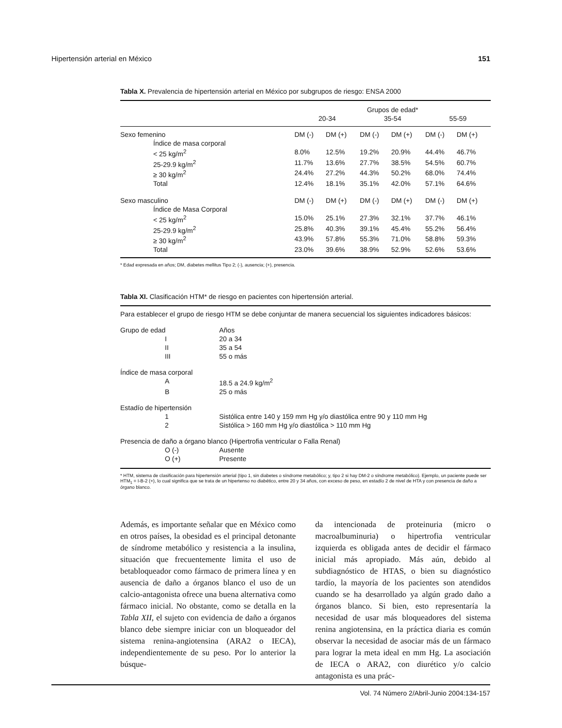Hipertensión arterial en México 151
Tabla X. Prevalencia de hipertensión arterial en México por subgrupos de riesgo: ENSA 2000
| | Grupos de edad* | | | | | |
| --- | --- | --- | --- | --- | --- | --- |
| | 20-34 | | 35-54 | | 55-59 | |
| Sexo femenino | DM (-) | DM (+) | DM (-) | DM (+) | DM (-) | DM (+) |
| Índice de masa corporal | | | | | | |
| < 25 kg/m<sup>2</sup> | 8.0% | 12.5% | 19.2% | 20.9% | 44.4% | 46.7% |
| 25-29.9 kg/m<sup>2</sup> | 11.7% | 13.6% | 27.7% | 38.5% | 54.5% | 60.7% |
| ≥ 30 kg/m<sup>2</sup> | 24.4% | 27.2% | 44.3% | 50.2% | 68.0% | 74.4% |
| Total | 12.4% | 18.1% | 35.1% | 42.0% | 57.1% | 64.6% |
| Sexo masculino | DM (-) | DM (+) | DM (-) | DM (+) | DM (-) | DM (+) |
| Índice de Masa Corporal | | | | | | |
| < 25 kg/m<sup>2</sup> | 15.0% | 25.1% | 27.3% | 32.1% | 37.7% | 46.1% |
| 25-29.9 kg/m<sup>2</sup> | 25.8% | 40.3% | 39.1% | 45.4% | 55.2% | 56.4% |
| ≥ 30 kg/m<sup>2</sup> | 43.9% | 57.8% | 55.3% | 71.0% | 58.8% | 59.3% |
| Total | 23.0% | 39.6% | 38.9% | 52.9% | 52.6% | 53.6% |
* Edad expresada en años; DM, diabetes mellitus Tipo 2; (-), ausencia; (+), presencia.
Tabla XI. Clasificación HTM* de riesgo en pacientes con hipertensión arterial.
Para establecer el grupo de riesgo HTM se debe conjuntar de manera secuencial los siguientes indicadores básicos:
| Grupo de edad | Años |
| I | 20 a 34 |
| II | 35 a 54 |
| III | 55 o más |
| Índice de masa corporal | |
| A | 18.5 a 24.9 kg/m<sup>2</sup> |
| B | 25 o más |
| Estadío de hipertensión | |
| 1 | Sistólica entre 140 y 159 mm Hg y/o diastólica entre 90 y 110 mm Hg |
| 2 | Sistólica > 160 mm Hg y/o diastólica > 110 mm Hg |
| Presencia de daño a órgano blanco (Hipertrofia ventricular o Falla Renal) | |
| O (-) | Ausente |
| O (+) | Presente |
* HTM, sistema de clasificación para hipertensión arterial (tipo 1, sin diabetes o síndrome metabólico; y, tipo 2 si hay DM-2 o síndrome metabólico). Ejemplo, un paciente puede ser HTM<sub>1</sub> = I-B-2 (+), lo cual significa que se trata de un hipertenso no diabético, entre 20 y 34 años, con exceso de peso, en estadío 2 de nivel de HTA y con presencia de daño a órgano blanco.
Además, es importante señalar que en México como en otros países, la obesidad es el principal detonante de síndrome metabólico y resistencia a la insulina, situación que frecuentemente limita el uso de betabloqueador como fármaco de primera línea y en ausencia de daño a órganos blanco el uso de un calcio-antagonista ofrece una buena alternativa como fármaco inicial. No obstante, como se detalla en la Tabla XII, el sujeto con evidencia de daño a órganos blanco debe siempre iniciar con un bloqueador del sistema renina-angiotensina (ARA2 o IECA), independientemente de su peso. Por lo anterior la búsque-
da intencionada de proteinuria (micro o macroalbuminuria) o hipertrofia ventricular izquierda es obligada antes de decidir el fármaco inicial más apropiado. Más aún, debido al subdiagnóstico de HTAS, o bien su diagnóstico tardío, la mayoría de los pacientes son atendidos cuando se ha desarrollado ya algún grado daño a órganos blanco. Si bien, esto representaría la necesidad de usar más bloqueadores del sistema renina angiotensina, en la práctica diaria es común observar la necesidad de asociar más de un fármaco para lograr la meta ideal en mm Hg. La asociación de IECA o ARA2, con diurético y/o calcio antagonista es una prác-
Vol. 74 Número 2/Abril-Junio 2004:134-157